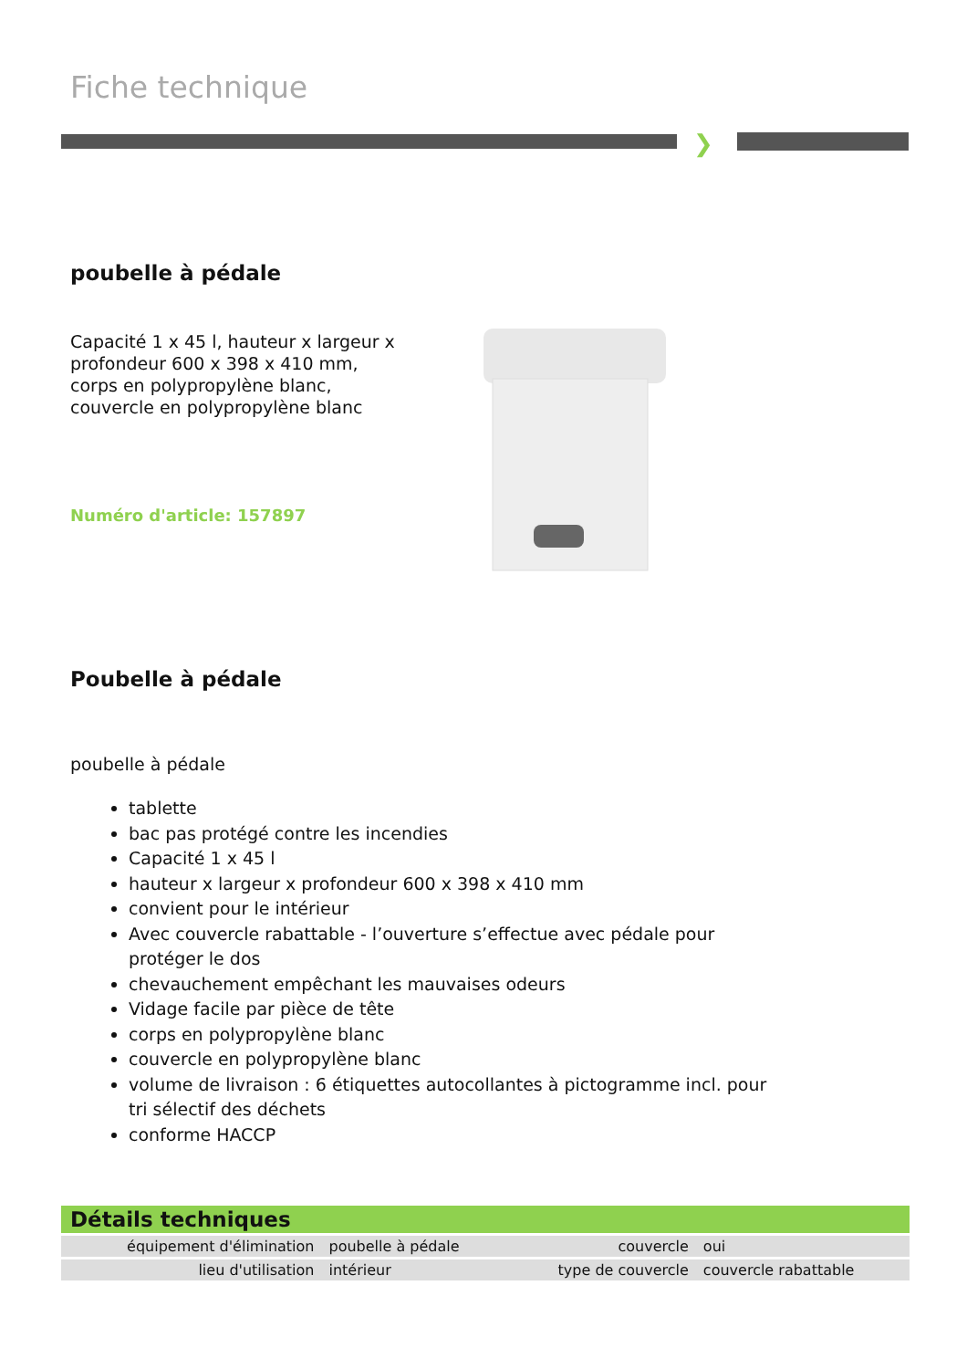Fiche technique
❯
poubelle à pédale
Capacité 1 x 45 l, hauteur x largeur x
profondeur 600 x 398 x 410 mm,
corps en polypropylène blanc,
couvercle en polypropylène blanc
Numéro d'article: 157897
Poubelle à pédale
poubelle à pédale
tablette
bac pas protégé contre les incendies
Capacité 1 x 45 l
hauteur x largeur x profondeur 600 x 398 x 410 mm
convient pour le intérieur
Avec couvercle rabattable - l’ouverture s’effectue avec pédale pour protéger le dos
chevauchement empêchant les mauvaises odeurs
Vidage facile par pièce de tête
corps en polypropylène blanc
couvercle en polypropylène blanc
volume de livraison : 6 étiquettes autocollantes à pictogramme incl. pour tri sélectif des déchets
conforme HACCP
| Détails techniques | | | |
| --- | --- | --- | --- |
| équipement d'élimination | poubelle à pédale | couvercle | oui |
| lieu d'utilisation | intérieur | type de couvercle | couvercle rabattable |